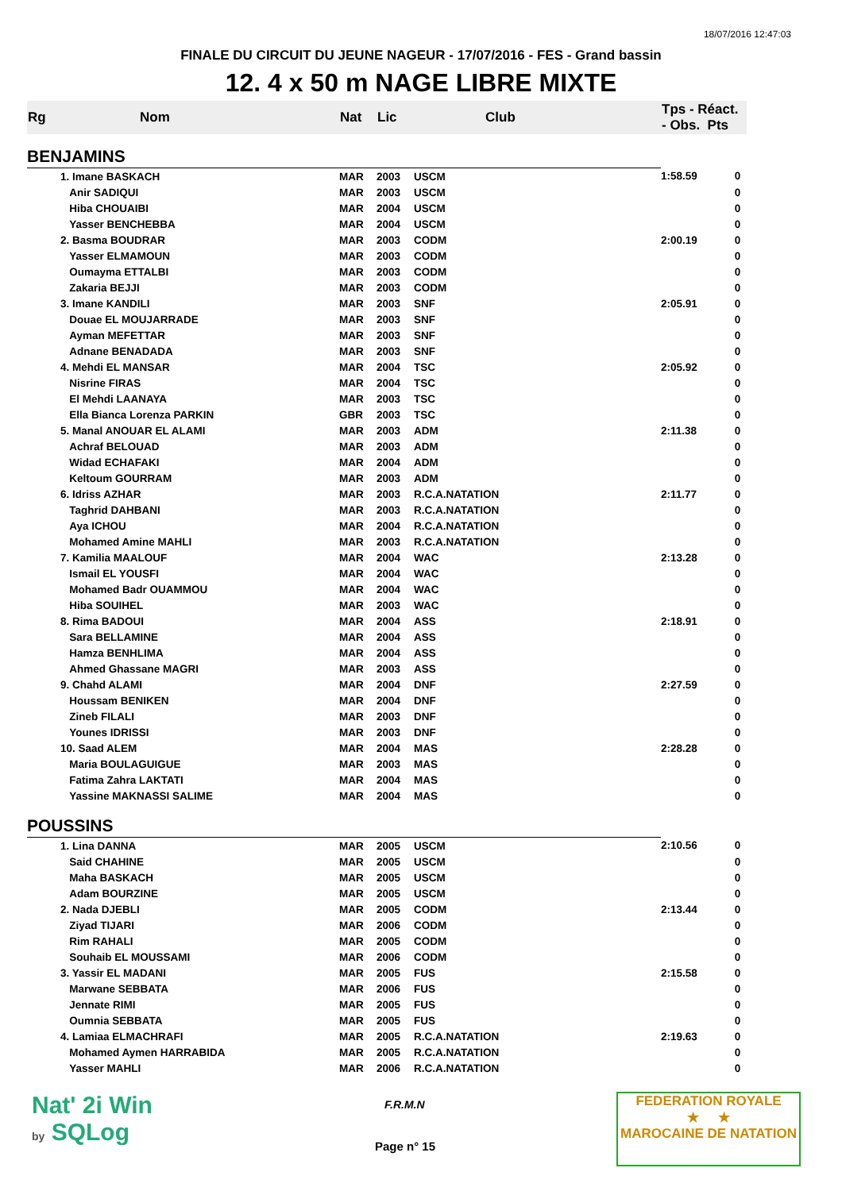18/07/2016 12:47:03
FINALE DU CIRCUIT DU JEUNE NAGEUR - 17/07/2016 - FES - Grand bassin
12. 4 x 50 m NAGE LIBRE MIXTE
| Rg | Nom | Nat | Lic | Club | Tps - Réact. - Obs. Pts | |
| --- | --- | --- | --- | --- | --- | --- |
| BENJAMINS | | | | | | |
| | 1. Imane BASKACH | MAR | 2003 | USCM | 1:58.59 | 0 |
| | Anir SADIQUI | MAR | 2003 | USCM | | 0 |
| | Hiba CHOUAIBI | MAR | 2004 | USCM | | 0 |
| | Yasser BENCHEBBA | MAR | 2004 | USCM | | 0 |
| | 2. Basma BOUDRAR | MAR | 2003 | CODM | 2:00.19 | 0 |
| | Yasser ELMAMOUN | MAR | 2003 | CODM | | 0 |
| | Oumayma ETTALBI | MAR | 2003 | CODM | | 0 |
| | Zakaria BEJJI | MAR | 2003 | CODM | | 0 |
| | 3. Imane KANDILI | MAR | 2003 | SNF | 2:05.91 | 0 |
| | Douae EL MOUJARRADE | MAR | 2003 | SNF | | 0 |
| | Ayman MEFETTAR | MAR | 2003 | SNF | | 0 |
| | Adnane BENADADA | MAR | 2003 | SNF | | 0 |
| | 4. Mehdi EL MANSAR | MAR | 2004 | TSC | 2:05.92 | 0 |
| | Nisrine FIRAS | MAR | 2004 | TSC | | 0 |
| | El Mehdi LAANAYA | MAR | 2003 | TSC | | 0 |
| | Ella Bianca Lorenza PARKIN | GBR | 2003 | TSC | | 0 |
| | 5. Manal ANOUAR EL ALAMI | MAR | 2003 | ADM | 2:11.38 | 0 |
| | Achraf BELOUAD | MAR | 2003 | ADM | | 0 |
| | Widad ECHAFAKI | MAR | 2004 | ADM | | 0 |
| | Keltoum GOURRAM | MAR | 2003 | ADM | | 0 |
| | 6. Idriss AZHAR | MAR | 2003 | R.C.A.NATATION | 2:11.77 | 0 |
| | Taghrid DAHBANI | MAR | 2003 | R.C.A.NATATION | | 0 |
| | Aya ICHOU | MAR | 2004 | R.C.A.NATATION | | 0 |
| | Mohamed Amine MAHLI | MAR | 2003 | R.C.A.NATATION | | 0 |
| | 7. Kamilia MAALOUF | MAR | 2004 | WAC | 2:13.28 | 0 |
| | Ismail EL YOUSFI | MAR | 2004 | WAC | | 0 |
| | Mohamed Badr OUAMMOU | MAR | 2004 | WAC | | 0 |
| | Hiba SOUIHEL | MAR | 2003 | WAC | | 0 |
| | 8. Rima BADOUI | MAR | 2004 | ASS | 2:18.91 | 0 |
| | Sara BELLAMINE | MAR | 2004 | ASS | | 0 |
| | Hamza BENHLIMA | MAR | 2004 | ASS | | 0 |
| | Ahmed Ghassane MAGRI | MAR | 2003 | ASS | | 0 |
| | 9. Chahd ALAMI | MAR | 2004 | DNF | 2:27.59 | 0 |
| | Houssam BENIKEN | MAR | 2004 | DNF | | 0 |
| | Zineb FILALI | MAR | 2003 | DNF | | 0 |
| | Younes IDRISSI | MAR | 2003 | DNF | | 0 |
| | 10. Saad ALEM | MAR | 2004 | MAS | 2:28.28 | 0 |
| | Maria BOULAGUIGUE | MAR | 2003 | MAS | | 0 |
| | Fatima Zahra LAKTATI | MAR | 2004 | MAS | | 0 |
| | Yassine MAKNASSI SALIME | MAR | 2004 | MAS | | 0 |
| POUSSINS | | | | | | |
| | 1. Lina DANNA | MAR | 2005 | USCM | 2:10.56 | 0 |
| | Said CHAHINE | MAR | 2005 | USCM | | 0 |
| | Maha BASKACH | MAR | 2005 | USCM | | 0 |
| | Adam BOURZINE | MAR | 2005 | USCM | | 0 |
| | 2. Nada DJEBLI | MAR | 2005 | CODM | 2:13.44 | 0 |
| | Ziyad TIJARI | MAR | 2006 | CODM | | 0 |
| | Rim RAHALI | MAR | 2005 | CODM | | 0 |
| | Souhaib EL MOUSSAMI | MAR | 2006 | CODM | | 0 |
| | 3. Yassir EL MADANI | MAR | 2005 | FUS | 2:15.58 | 0 |
| | Marwane SEBBATA | MAR | 2006 | FUS | | 0 |
| | Jennate RIMI | MAR | 2005 | FUS | | 0 |
| | Oumnia SEBBATA | MAR | 2005 | FUS | | 0 |
| | 4. Lamiaa ELMACHRAFI | MAR | 2005 | R.C.A.NATATION | 2:19.63 | 0 |
| | Mohamed Aymen HARRABIDA | MAR | 2005 | R.C.A.NATATION | | 0 |
| | Yasser MAHLI | MAR | 2006 | R.C.A.NATATION | | 0 |
Nat' 2i Win
by SQLog
F.R.M.N
Page n° 15
FEDERATION ROYALE
★ ★
MAROCAINE DE NATATION